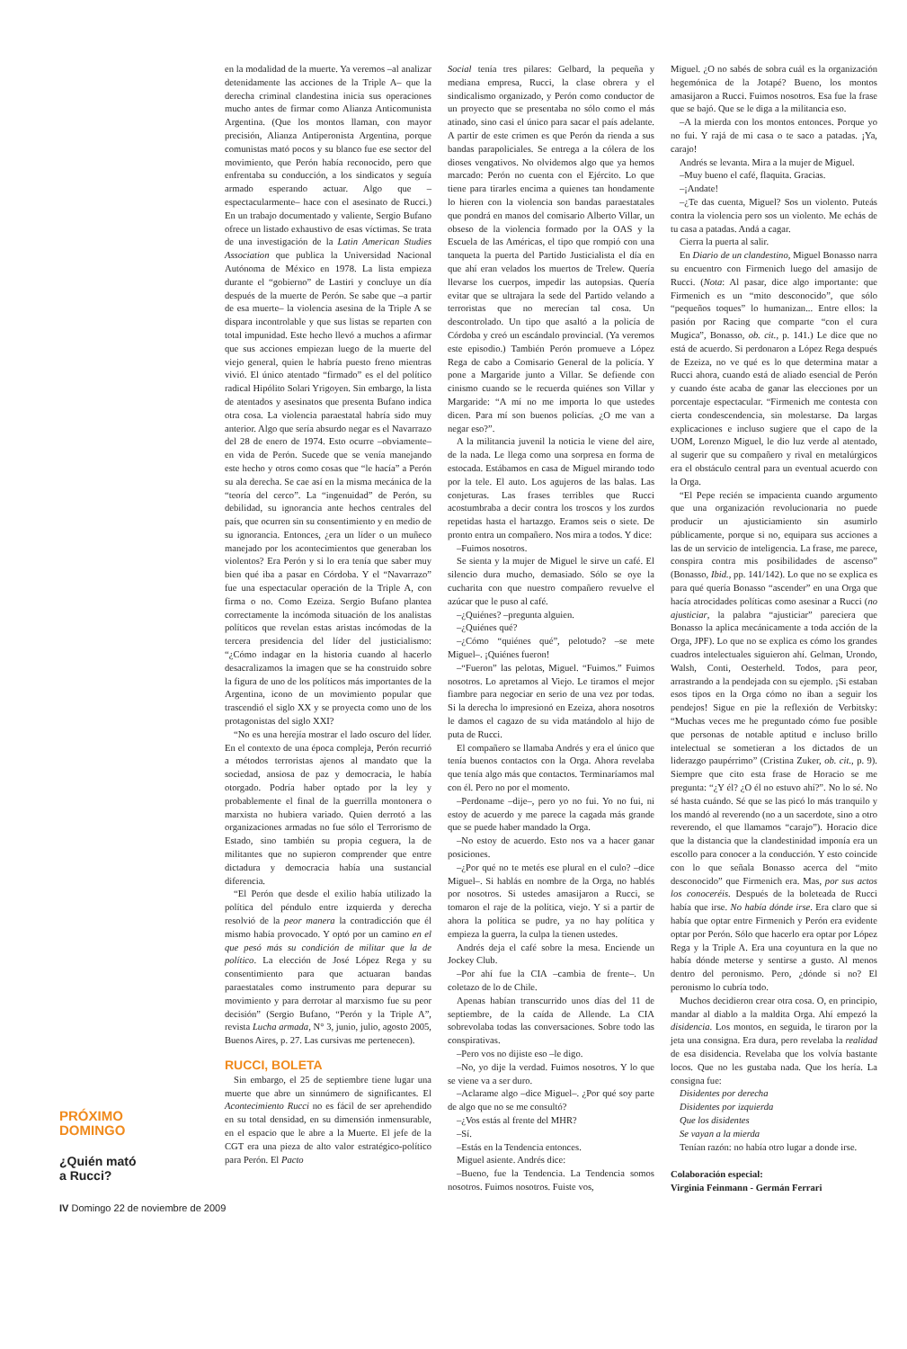PRÓXIMO
DOMINGO
¿Quién mató
a Rucci?
en la modalidad de la muerte. Ya veremos –al analizar detenidamente las acciones de la Triple A– que la derecha criminal clandestina inicia sus operaciones mucho antes de firmar como Alianza Anticomunista Argentina. (Que los montos llaman, con mayor precisión, Alianza Antiperonista Argentina, porque comunistas mató pocos y su blanco fue ese sector del movimiento, que Perón había reconocido, pero que enfrentaba su conducción, a los sindicatos y seguía armado esperando actuar. Algo que –espectacularmente– hace con el asesinato de Rucci.) En un trabajo documentado y valiente, Sergio Bufano ofrece un listado exhaustivo de esas víctimas. Se trata de una investigación de la Latin American Studies Association que publica la Universidad Nacional Autónoma de México en 1978. La lista empieza durante el “gobierno” de Lastiri y concluye un día después de la muerte de Perón. Se sabe que –a partir de esa muerte– la violencia asesina de la Triple A se dispara incontrolable y que sus listas se reparten con total impunidad. Este hecho llevó a muchos a afirmar que sus acciones empiezan luego de la muerte del viejo general, quien le habría puesto freno mientras vivió. El único atentado “firmado” es el del político radical Hipólito Solari Yrigoyen. Sin embargo, la lista de atentados y asesinatos que presenta Bufano indica otra cosa. La violencia paraestatal habría sido muy anterior. Algo que sería absurdo negar es el Navarrazo del 28 de enero de 1974. Esto ocurre –obviamente– en vida de Perón. Sucede que se venía manejando este hecho y otros como cosas que “le hacía” a Perón su ala derecha. Se cae así en la misma mecánica de la “teoría del cerco”. La “ingenuidad” de Perón, su debilidad, su ignorancia ante hechos centrales del país, que ocurren sin su consentimiento y en medio de su ignorancia. Entonces, ¿era un líder o un muñeco manejado por los acontecimientos que generaban los violentos? Era Perón y si lo era tenía que saber muy bien qué iba a pasar en Córdoba. Y el “Navarrazo” fue una espectacular operación de la Triple A, con firma o no. Como Ezeiza. Sergio Bufano plantea correctamente la incómoda situación de los analistas políticos que revelan estas aristas incómodas de la tercera presidencia del líder del justicialismo: “¿Cómo indagar en la historia cuando al hacerlo desacralizamos la imagen que se ha construido sobre la figura de uno de los políticos más importantes de la Argentina, icono de un movimiento popular que trascendió el siglo XX y se proyecta como uno de los protagonistas del siglo XXI?
“No es una herejía mostrar el lado oscuro del líder. En el contexto de una época compleja, Perón recurrió a métodos terroristas ajenos al mandato que la sociedad, ansiosa de paz y democracia, le había otorgado. Podría haber optado por la ley y probablemente el final de la guerrilla montonera o marxista no hubiera variado. Quien derrotó a las organizaciones armadas no fue sólo el Terrorismo de Estado, sino también su propia ceguera, la de militantes que no supieron comprender que entre dictadura y democracia había una sustancial diferencia.
“El Perón que desde el exilio había utilizado la política del péndulo entre izquierda y derecha resolvió de la peor manera la contradicción que él mismo había provocado. Y optó por un camino en el que pesó más su condición de militar que la de político. La elección de José López Rega y su consentimiento para que actuaran bandas paraestatales como instrumento para depurar su movimiento y para derrotar al marxismo fue su peor decisión” (Sergio Bufano, “Perón y la Triple A”, revista Lucha armada, N° 3, junio, julio, agosto 2005, Buenos Aires, p. 27. Las cursivas me pertenecen).
RUCCI, BOLETA
Sin embargo, el 25 de septiembre tiene lugar una muerte que abre un sinnúmero de significantes. El Acontecimiento Rucci no es fácil de ser aprehendido en su total densidad, en su dimensión inmensurable, en el espacio que le abre a la Muerte. El jefe de la CGT era una pieza de alto valor estratégico-político para Perón. El Pacto
Social tenía tres pilares: Gelbard, la pequeña y mediana empresa, Rucci, la clase obrera y el sindicalismo organizado, y Perón como conductor de un proyecto que se presentaba no sólo como el más atinado, sino casi el único para sacar el país adelante. A partir de este crimen es que Perón da rienda a sus bandas parapoliciales. Se entrega a la cólera de los dioses vengativos. No olvidemos algo que ya hemos marcado: Perón no cuenta con el Ejército. Lo que tiene para tirarles encima a quienes tan hondamente lo hieren con la violencia son bandas paraestatales que pondrá en manos del comisario Alberto Villar, un obseso de la violencia formado por la OAS y la Escuela de las Américas, el tipo que rompió con una tanqueta la puerta del Partido Justicialista el día en que ahí eran velados los muertos de Trelew. Quería llevarse los cuerpos, impedir las autopsias. Quería evitar que se ultrajara la sede del Partido velando a terroristas que no merecían tal cosa. Un descontrolado. Un tipo que asaltó a la policía de Córdoba y creó un escándalo provincial. (Ya veremos este episodio.) También Perón promueve a López Rega de cabo a Comisario General de la policía. Y pone a Margaride junto a Villar. Se defiende con cinismo cuando se le recuerda quiénes son Villar y Margaride: “A mí no me importa lo que ustedes dicen. Para mí son buenos policías. ¿O me van a negar eso?”.
A la militancia juvenil la noticia le viene del aire, de la nada. Le llega como una sorpresa en forma de estocada. Estábamos en casa de Miguel mirando todo por la tele. El auto. Los agujeros de las balas. Las conjeturas. Las frases terribles que Rucci acostumbraba a decir contra los troscos y los zurdos repetidas hasta el hartazgo. Eramos seis o siete. De pronto entra un compañero. Nos mira a todos. Y dice:
–Fuimos nosotros.
Se sienta y la mujer de Miguel le sirve un café. El silencio dura mucho, demasiado. Sólo se oye la cucharita con que nuestro compañero revuelve el azúcar que le puso al café.
–¿Quiénes? –pregunta alguien.
–¿Quiénes qué?
–¿Cómo “quiénes qué”, pelotudo? –se mete Miguel–. ¡Quiénes fueron!
–“Fueron” las pelotas, Miguel. “Fuimos.” Fuimos nosotros. Lo apretamos al Viejo. Le tiramos el mejor fiambre para negociar en serio de una vez por todas. Si la derecha lo impresionó en Ezeiza, ahora nosotros le damos el cagazo de su vida matándolo al hijo de puta de Rucci.
El compañero se llamaba Andrés y era el único que tenía buenos contactos con la Orga. Ahora revelaba que tenía algo más que contactos. Terminaríamos mal con él. Pero no por el momento.
–Perdoname –dije–, pero yo no fui. Yo no fui, ni estoy de acuerdo y me parece la cagada más grande que se puede haber mandado la Orga.
–No estoy de acuerdo. Esto nos va a hacer ganar posiciones.
–¿Por qué no te metés ese plural en el culo? –dice Miguel–. Si hablás en nombre de la Orga, no hablés por nosotros. Si ustedes amasijaron a Rucci, se tomaron el raje de la política, viejo. Y si a partir de ahora la política se pudre, ya no hay política y empieza la guerra, la culpa la tienen ustedes.
Andrés deja el café sobre la mesa. Enciende un Jockey Club.
–Por ahí fue la CIA –cambia de frente–. Un coletazo de lo de Chile.
Apenas habían transcurrido unos días del 11 de septiembre, de la caída de Allende. La CIA sobrevolaba todas las conversaciones. Sobre todo las conspirativas.
–Pero vos no dijiste eso –le digo.
–No, yo dije la verdad. Fuimos nosotros. Y lo que se viene va a ser duro.
–Aclarame algo –dice Miguel–. ¿Por qué soy parte de algo que no se me consultó?
–¿Vos estás al frente del MHR?
–Sí.
–Estás en la Tendencia entonces.
Miguel asiente. Andrés dice:
–Bueno, fue la Tendencia. La Tendencia somos nosotros. Fuimos nosotros. Fuiste vos,
Miguel. ¿O no sabés de sobra cuál es la organización hegemónica de la Jotapé? Bueno, los montos amasijaron a Rucci. Fuimos nosotros. Esa fue la frase que se bajó. Que se le diga a la militancia eso.
–A la mierda con los montos entonces. Porque yo no fui. Y rajá de mi casa o te saco a patadas. ¡Ya, carajo!
Andrés se levanta. Mira a la mujer de Miguel.
–Muy bueno el café, flaquita. Gracias.
–¡Andate!
–¿Te das cuenta, Miguel? Sos un violento. Puteás contra la violencia pero sos un violento. Me echás de tu casa a patadas. Andá a cagar.
Cierra la puerta al salir.
En Diario de un clandestino, Miguel Bonasso narra su encuentro con Firmenich luego del amasijo de Rucci. (Nota: Al pasar, dice algo importante: que Firmenich es un “mito desconocido”, que sólo “pequeños toques” lo humanizan... Entre ellos: la pasión por Racing que comparte “con el cura Mugica”, Bonasso, ob. cit., p. 141.) Le dice que no está de acuerdo. Si perdonaron a López Rega después de Ezeiza, no ve qué es lo que determina matar a Rucci ahora, cuando está de aliado esencial de Perón y cuando éste acaba de ganar las elecciones por un porcentaje espectacular. “Firmenich me contesta con cierta condescendencia, sin molestarse. Da largas explicaciones e incluso sugiere que el capo de la UOM, Lorenzo Miguel, le dio luz verde al atentado, al sugerir que su compañero y rival en metalúrgicos era el obstáculo central para un eventual acuerdo con la Orga.
“El Pepe recién se impacienta cuando argumento que una organización revolucionaria no puede producir un ajusticiamiento sin asumirlo públicamente, porque si no, equipara sus acciones a las de un servicio de inteligencia. La frase, me parece, conspira contra mis posibilidades de ascenso” (Bonasso, Ibid., pp. 141/142). Lo que no se explica es para qué quería Bonasso “ascender” en una Orga que hacía atrocidades políticas como asesinar a Rucci (no ajusticiar, la palabra “ajusticiar” pareciera que Bonasso la aplica mecánicamente a toda acción de la Orga, JPF). Lo que no se explica es cómo los grandes cuadros intelectuales siguieron ahí. Gelman, Urondo, Walsh, Conti, Oesterheld. Todos, para peor, arrastrando a la pendejada con su ejemplo. ¡Si estaban esos tipos en la Orga cómo no iban a seguir los pendejos! Sigue en pie la reflexión de Verbitsky: “Muchas veces me he preguntado cómo fue posible que personas de notable aptitud e incluso brillo intelectual se sometieran a los dictados de un liderazgo paupérrimo” (Cristina Zuker, ob. cit., p. 9). Siempre que cito esta frase de Horacio se me pregunta: “¿Y él? ¿O él no estuvo ahí?”. No lo sé. No sé hasta cuándo. Sé que se las picó lo más tranquilo y los mandó al reverendo (no a un sacerdote, sino a otro reverendo, el que llamamos “carajo”). Horacio dice que la distancia que la clandestinidad imponía era un escollo para conocer a la conducción. Y esto coincide con lo que señala Bonasso acerca del “mito desconocido” que Firmenich era. Mas, por sus actos los conoceréis. Después de la boleteada de Rucci había que irse. No había dónde irse. Era claro que si había que optar entre Firmenich y Perón era evidente optar por Perón. Sólo que hacerlo era optar por López Rega y la Triple A. Era una coyuntura en la que no había dónde meterse y sentirse a gusto. Al menos dentro del peronismo. Pero, ¿dónde si no? El peronismo lo cubría todo.
Muchos decidieron crear otra cosa. O, en principio, mandar al diablo a la maldita Orga. Ahí empezó la disidencia. Los montos, en seguida, le tiraron por la jeta una consigna. Era dura, pero revelaba la realidad de esa disidencia. Revelaba que los volvía bastante locos. Que no les gustaba nada. Que los hería. La consigna fue:
Disidentes por derecha
Disidentes por izquierda
Que los disidentes
Se vayan a la mierda
Tenían razón: no había otro lugar a donde irse.
Colaboración especial:
Virginia Feinmann - Germán Ferrari
IV Domingo 22 de noviembre de 2009